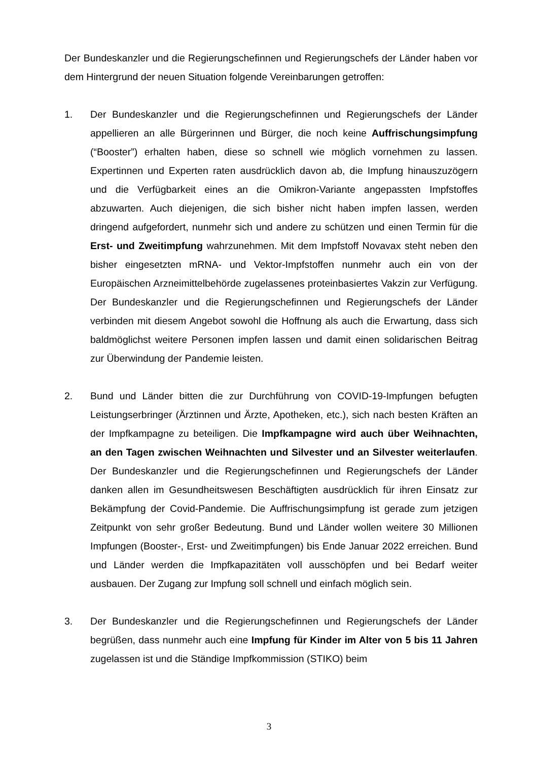Der Bundeskanzler und die Regierungschefinnen und Regierungschefs der Länder haben vor dem Hintergrund der neuen Situation folgende Vereinbarungen getroffen:
1. Der Bundeskanzler und die Regierungschefinnen und Regierungschefs der Länder appellieren an alle Bürgerinnen und Bürger, die noch keine Auffrischungsimpfung (“Booster”) erhalten haben, diese so schnell wie möglich vornehmen zu lassen. Expertinnen und Experten raten ausdrücklich davon ab, die Impfung hinauszuzögern und die Verfügbarkeit eines an die Omikron-Variante angepassten Impfstoffes abzuwarten. Auch diejenigen, die sich bisher nicht haben impfen lassen, werden dringend aufgefordert, nunmehr sich und andere zu schützen und einen Termin für die Erst- und Zweitimpfung wahrzunehmen. Mit dem Impfstoff Novavax steht neben den bisher eingesetzten mRNA- und Vektor-Impfstoffen nunmehr auch ein von der Europäischen Arzneimittelbehörde zugelassenes proteinbasiertes Vakzin zur Verfügung. Der Bundeskanzler und die Regierungschefinnen und Regierungschefs der Länder verbinden mit diesem Angebot sowohl die Hoffnung als auch die Erwartung, dass sich baldmöglichst weitere Personen impfen lassen und damit einen solidarischen Beitrag zur Überwindung der Pandemie leisten.
2. Bund und Länder bitten die zur Durchführung von COVID-19-Impfungen befugten Leistungserbringer (Ärztinnen und Ärzte, Apotheken, etc.), sich nach besten Kräften an der Impfkampagne zu beteiligen. Die Impfkampagne wird auch über Weihnachten, an den Tagen zwischen Weihnachten und Silvester und an Silvester weiterlaufen. Der Bundeskanzler und die Regierungschefinnen und Regierungschefs der Länder danken allen im Gesundheitswesen Beschäftigten ausdrücklich für ihren Einsatz zur Bekämpfung der Covid-Pandemie. Die Auffrischungsimpfung ist gerade zum jetzigen Zeitpunkt von sehr großer Bedeutung. Bund und Länder wollen weitere 30 Millionen Impfungen (Booster-, Erst- und Zweitimpfungen) bis Ende Januar 2022 erreichen. Bund und Länder werden die Impfkapazitäten voll ausschöpfen und bei Bedarf weiter ausbauen. Der Zugang zur Impfung soll schnell und einfach möglich sein.
3. Der Bundeskanzler und die Regierungschefinnen und Regierungschefs der Länder begrüßen, dass nunmehr auch eine Impfung für Kinder im Alter von 5 bis 11 Jahren zugelassen ist und die Ständige Impfkommission (STIKO) beim
3